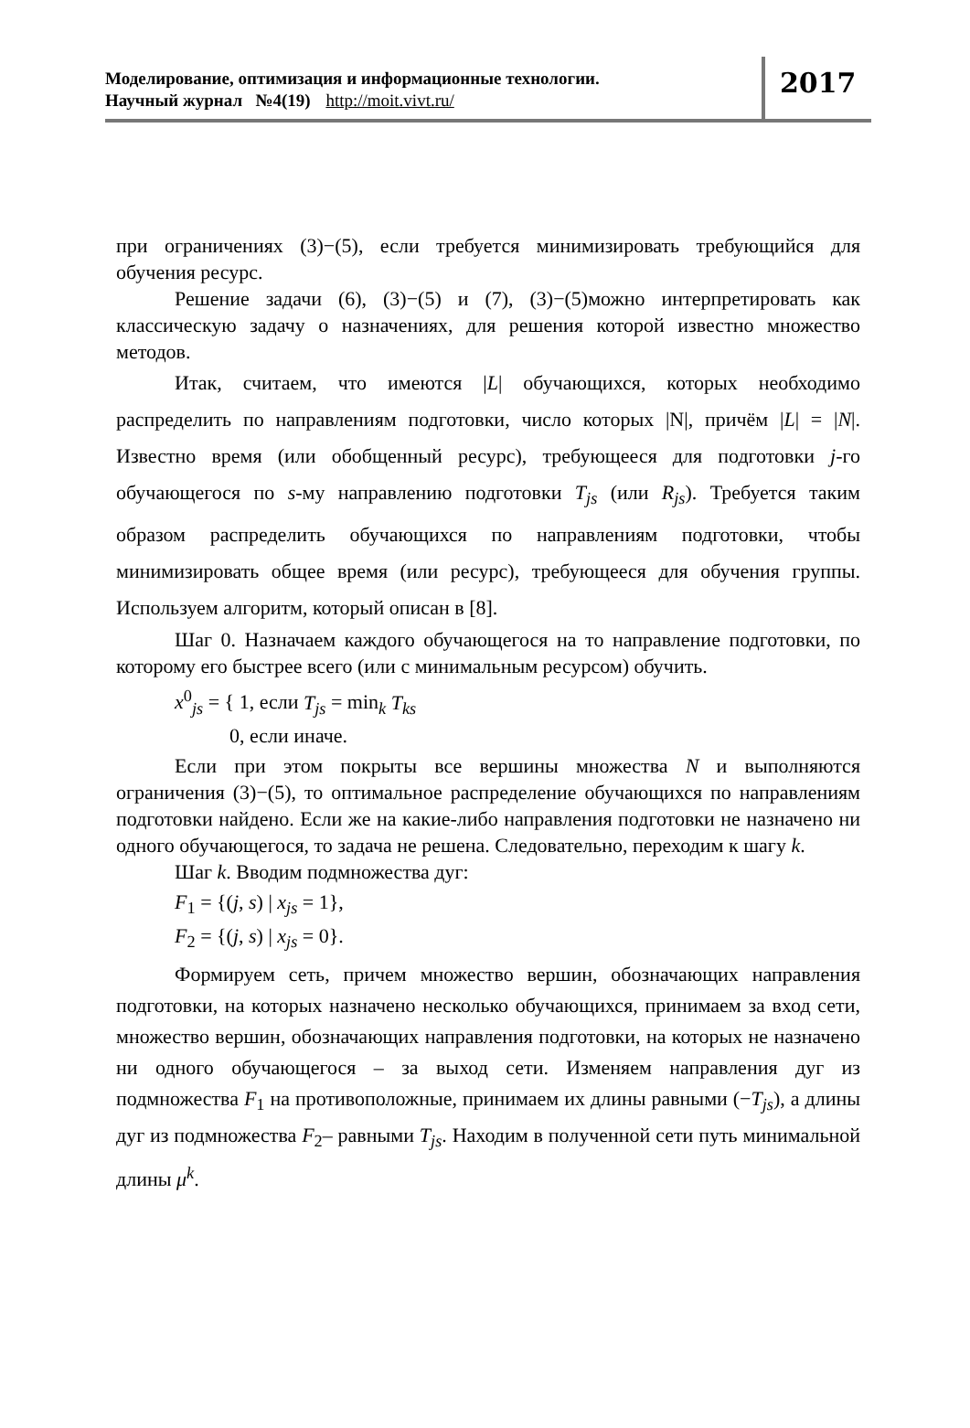Моделирование, оптимизация и информационные технологии.
Научный журнал №4(19) http://moit.vivt.ru/
2017
при ограничениях (3)−(5), если требуется минимизировать требующийся для обучения ресурс.
Решение задачи (6), (3)−(5) и (7), (3)−(5)можно интерпретировать как классическую задачу о назначениях, для решения которой известно множество методов.
Итак, считаем, что имеются |L| обучающихся, которых необходимо распределить по направлениям подготовки, число которых |N|, причём |L| = |N|. Известно время (или обобщенный ресурс), требующееся для подготовки j-го обучающегося по s-му направлению подготовки T<sub>js</sub> (или R<sub>js</sub>). Требуется таким образом распределить обучающихся по направлениям подготовки, чтобы минимизировать общее время (или ресурс), требующееся для обучения группы. Используем алгоритм, который описан в [8].
Шаг 0. Назначаем каждого обучающегося на то направление подготовки, по которому его быстрее всего (или с минимальным ресурсом) обучить.
x<sup>0</sup><sub>js</sub> = { 1, если T<sub>js</sub> = min<sub>k</sub> T<sub>ks</sub>
0, если иначе.
Если при этом покрыты все вершины множества N и выполняются ограничения (3)−(5), то оптимальное распределение обучающихся по направлениям подготовки найдено. Если же на какие-либо направления подготовки не назначено ни одного обучающегося, то задача не решена. Следовательно, переходим к шагу k.
Шаг k. Вводим подмножества дуг:
F<sub>1</sub> = {(j, s) | x<sub>js</sub> = 1},
F<sub>2</sub> = {(j, s) | x<sub>js</sub> = 0}.
Формируем сеть, причем множество вершин, обозначающих направления подготовки, на которых назначено несколько обучающихся, принимаем за вход сети, множество вершин, обозначающих направления подготовки, на которых не назначено ни одного обучающегося – за выход сети. Изменяем направления дуг из подмножества F<sub>1</sub> на противоположные, принимаем их длины равными (−T<sub>js</sub>), а длины дуг из подмножества F<sub>2</sub>– равными T<sub>js</sub>. Находим в полученной сети путь минимальной длины μ<sup>k</sup>.